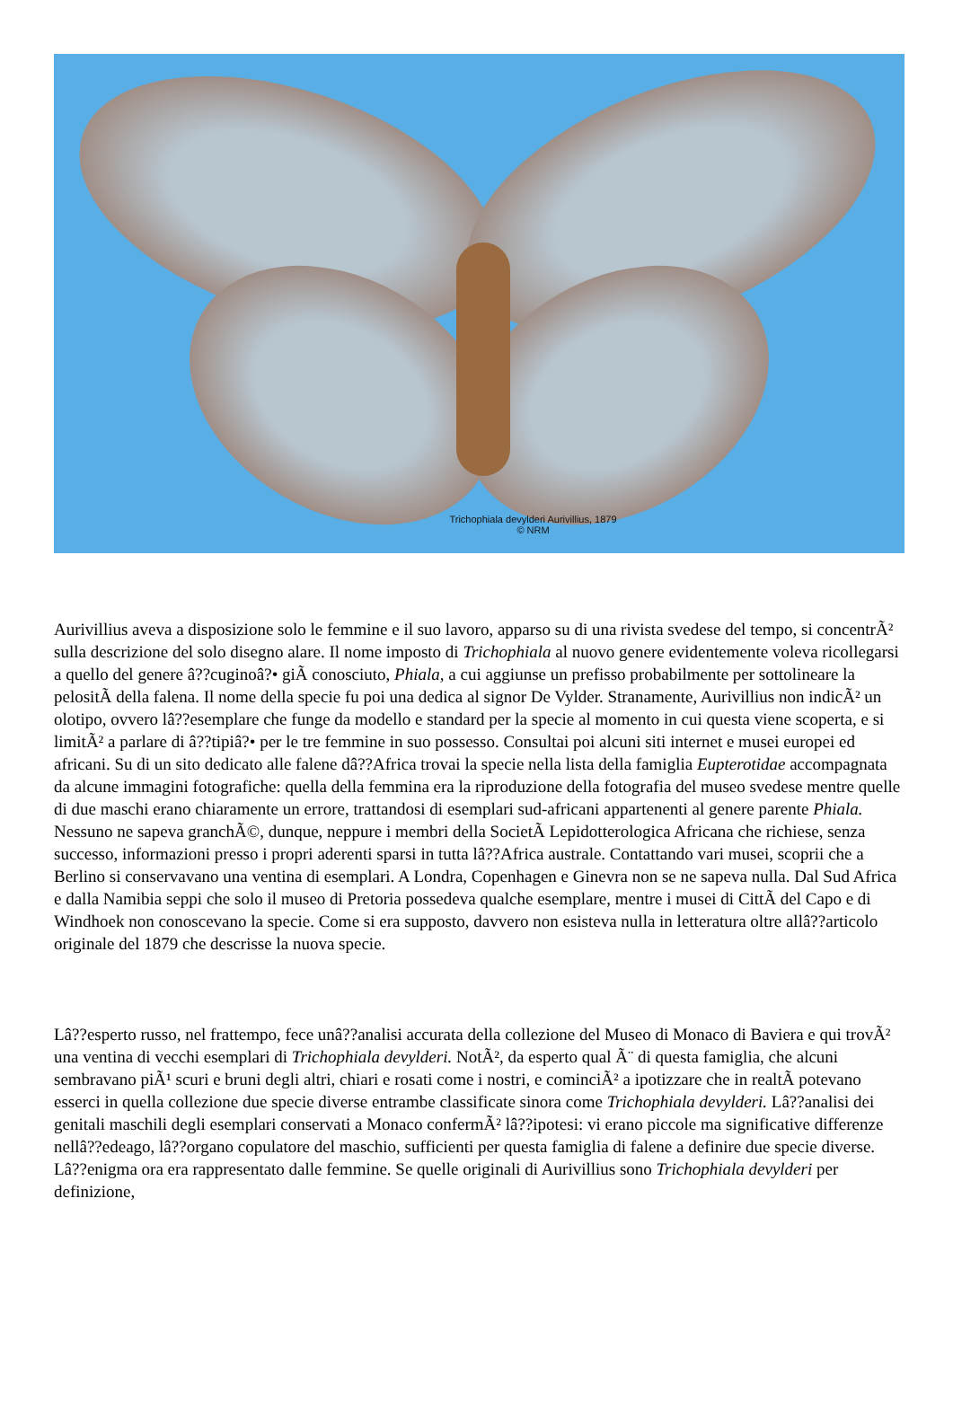Trichophiala devylderi Aurivillius, 1879
© NRM
Aurivillius aveva a disposizione solo le femmine e il suo lavoro, apparso su di una rivista svedese del tempo, si concentrÃ² sulla descrizione del solo disegno alare. Il nome imposto di Trichophiala al nuovo genere evidentemente voleva ricollegarsi a quello del genere â??cuginoâ?• giÃ conosciuto, Phiala, a cui aggiunse un prefisso probabilmente per sottolineare la pelositÃ della falena. Il nome della specie fu poi una dedica al signor De Vylder. Stranamente, Aurivillius non indicÃ² un olotipo, ovvero lâ??esemplare che funge da modello e standard per la specie al momento in cui questa viene scoperta, e si limitÃ² a parlare di â??tipiâ?• per le tre femmine in suo possesso. Consultai poi alcuni siti internet e musei europei ed africani. Su di un sito dedicato alle falene dâ??Africa trovai la specie nella lista della famiglia Eupterotidae accompagnata da alcune immagini fotografiche: quella della femmina era la riproduzione della fotografia del museo svedese mentre quelle di due maschi erano chiaramente un errore, trattandosi di esemplari sud-africani appartenenti al genere parente Phiala. Nessuno ne sapeva granchÃ©, dunque, neppure i membri della SocietÃ Lepidotterologica Africana che richiese, senza successo, informazioni presso i propri aderenti sparsi in tutta lâ??Africa australe. Contattando vari musei, scoprii che a Berlino si conservavano una ventina di esemplari. A Londra, Copenhagen e Ginevra non se ne sapeva nulla. Dal Sud Africa e dalla Namibia seppi che solo il museo di Pretoria possedeva qualche esemplare, mentre i musei di CittÃ del Capo e di Windhoek non conoscevano la specie. Come si era supposto, davvero non esisteva nulla in letteratura oltre allâ??articolo originale del 1879 che descrisse la nuova specie.
Lâ??esperto russo, nel frattempo, fece unâ??analisi accurata della collezione del Museo di Monaco di Baviera e qui trovÃ² una ventina di vecchi esemplari di Trichophiala devylderi. NotÃ², da esperto qual Ã¨ di questa famiglia, che alcuni sembravano piÃ¹ scuri e bruni degli altri, chiari e rosati come i nostri, e cominciÃ² a ipotizzare che in realtÃ potevano esserci in quella collezione due specie diverse entrambe classificate sinora come Trichophiala devylderi. Lâ??analisi dei genitali maschili degli esemplari conservati a Monaco confermÃ² lâ??ipotesi: vi erano piccole ma significative differenze nellâ??edeago, lâ??organo copulatore del maschio, sufficienti per questa famiglia di falene a definire due specie diverse. Lâ??enigma ora era rappresentato dalle femmine. Se quelle originali di Aurivillius sono Trichophiala devylderi per definizione,